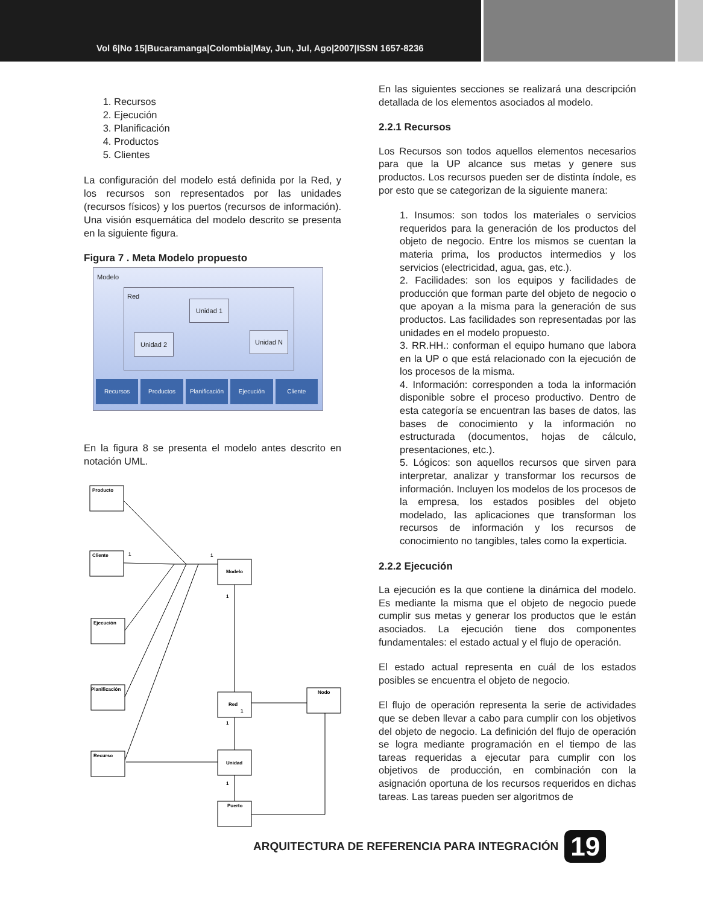Vol 6|No 15|Bucaramanga|Colombia|May, Jun, Jul, Ago|2007|ISSN 1657-8236
1. Recursos
2. Ejecución
3. Planificación
4. Productos
5. Clientes
La configuración del modelo está definida por la Red, y los recursos son representados por las unidades (recursos físicos) y los puertos (recursos de información). Una visión esquemática del modelo descrito se presenta en la siguiente figura.
Figura 7 . Meta Modelo propuesto
Modelo
Red
Unidad 1
Unidad 2 Unidad N
Recursos Productos Planificación Ejecución Cliente
En la figura 8 se presenta el modelo antes descrito en notación UML.
Producto
Cliente
Ejecución
Planificación
Recurso
Modelo
Red
Unidad
Puerto
Nodo
1
1
1
1
1
1
En las siguientes secciones se realizará una descripción detallada de los elementos asociados al modelo.
2.2.1 Recursos
Los Recursos son todos aquellos elementos necesarios para que la UP alcance sus metas y genere sus productos. Los recursos pueden ser de distinta índole, es por esto que se categorizan de la siguiente manera:
1. Insumos: son todos los materiales o servicios requeridos para la generación de los productos del objeto de negocio. Entre los mismos se cuentan la materia prima, los productos intermedios y los servicios (electricidad, agua, gas, etc.).
2. Facilidades: son los equipos y facilidades de producción que forman parte del objeto de negocio o que apoyan a la misma para la generación de sus productos. Las facilidades son representadas por las unidades en el modelo propuesto.
3. RR.HH.: conforman el equipo humano que labora en la UP o que está relacionado con la ejecución de los procesos de la misma.
4. Información: corresponden a toda la información disponible sobre el proceso productivo. Dentro de esta categoría se encuentran las bases de datos, las bases de conocimiento y la información no estructurada (documentos, hojas de cálculo, presentaciones, etc.).
5. Lógicos: son aquellos recursos que sirven para interpretar, analizar y transformar los recursos de información. Incluyen los modelos de los procesos de la empresa, los estados posibles del objeto modelado, las aplicaciones que transforman los recursos de información y los recursos de conocimiento no tangibles, tales como la experticia.
2.2.2 Ejecución
La ejecución es la que contiene la dinámica del modelo. Es mediante la misma que el objeto de negocio puede cumplir sus metas y generar los productos que le están asociados. La ejecución tiene dos componentes fundamentales: el estado actual y el flujo de operación.
El estado actual representa en cuál de los estados posibles se encuentra el objeto de negocio.
El flujo de operación representa la serie de actividades que se deben llevar a cabo para cumplir con los objetivos del objeto de negocio. La definición del flujo de operación se logra mediante programación en el tiempo de las tareas requeridas a ejecutar para cumplir con los objetivos de producción, en combinación con la asignación oportuna de los recursos requeridos en dichas tareas. Las tareas pueden ser algoritmos de
ARQUITECTURA DE REFERENCIA PARA INTEGRACIÓN 19